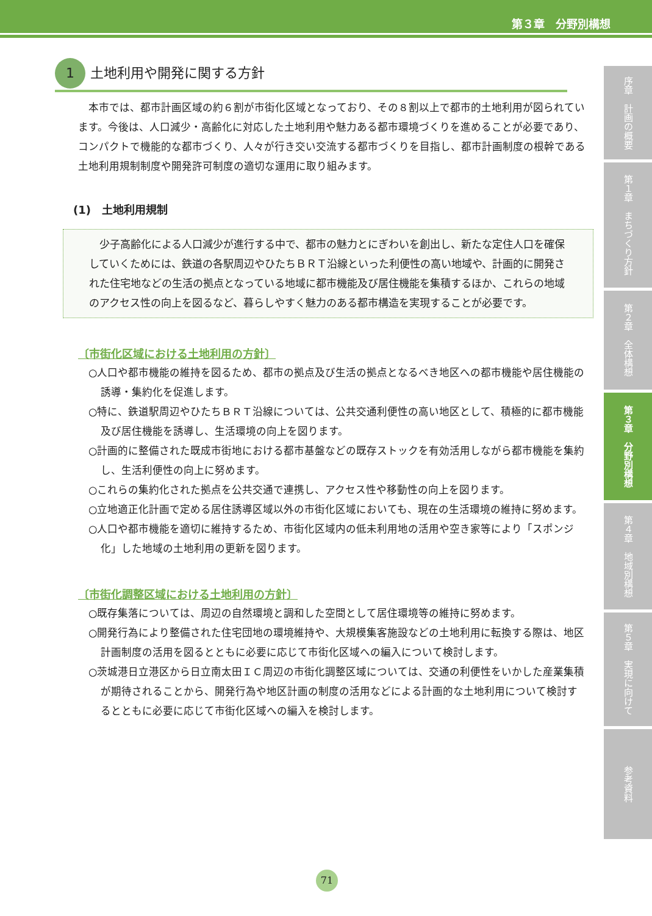第３章　分野別構想
1 土地利用や開発に関する方針
本市では、都市計画区域の約６割が市街化区域となっており、その８割以上で都市的土地利用が図られています。今後は、人口減少・高齢化に対応した土地利用や魅力ある都市環境づくりを進めることが必要であり、コンパクトで機能的な都市づくり、人々が行き交い交流する都市づくりを目指し、都市計画制度の根幹である土地利用規制制度や開発許可制度の適切な運用に取り組みます。
(1)　土地利用規制
少子高齢化による人口減少が進行する中で、都市の魅力とにぎわいを創出し、新たな定住人口を確保していくためには、鉄道の各駅周辺やひたちＢＲＴ沿線といった利便性の高い地域や、計画的に開発された住宅地などの生活の拠点となっている地域に都市機能及び居住機能を集積するほか、これらの地域のアクセス性の向上を図るなど、暮らしやすく魅力のある都市構造を実現することが必要です。
〔市街化区域における土地利用の方針〕
○人口や都市機能の維持を図るため、都市の拠点及び生活の拠点となるべき地区への都市機能や居住機能の誘導・集約化を促進します。
○特に、鉄道駅周辺やひたちＢＲＴ沿線については、公共交通利便性の高い地区として、積極的に都市機能及び居住機能を誘導し、生活環境の向上を図ります。
○計画的に整備された既成市街地における都市基盤などの既存ストックを有効活用しながら都市機能を集約し、生活利便性の向上に努めます。
○これらの集約化された拠点を公共交通で連携し、アクセス性や移動性の向上を図ります。
○立地適正化計画で定める居住誘導区域以外の市街化区域においても、現在の生活環境の維持に努めます。
○人口や都市機能を適切に維持するため、市街化区域内の低未利用地の活用や空き家等により「スポンジ化」した地域の土地利用の更新を図ります。
〔市街化調整区域における土地利用の方針〕
○既存集落については、周辺の自然環境と調和した空間として居住環境等の維持に努めます。
○開発行為により整備された住宅団地の環境維持や、大規模集客施設などの土地利用に転換する際は、地区計画制度の活用を図るとともに必要に応じて市街化区域への編入について検討します。
○茨城港日立港区から日立南太田ＩＣ周辺の市街化調整区域については、交通の利便性をいかした産業集積が期待されることから、開発行為や地区計画の制度の活用などによる計画的な土地利用について検討するとともに必要に応じて市街化区域への編入を検討します。
序章　計画の概要
第１章　まちづくり方針
第２章　全体構想
第３章　分野別構想
第４章　地域別構想
第５章　実現に向けて
参考資料
71